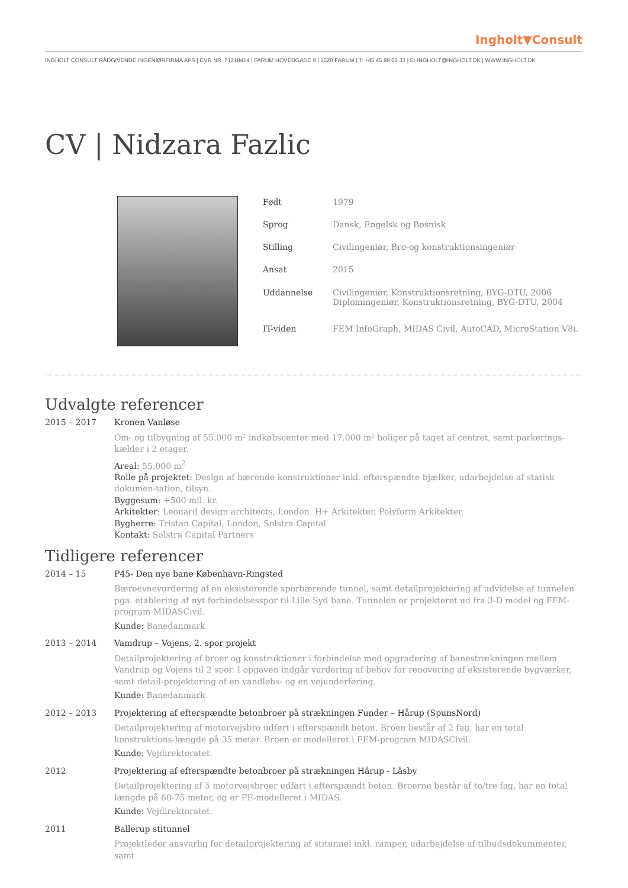Ingholt▼Consult
INGHOLT CONSULT RÅDGIVENDE INGENIØRFIRMA APS | CVR NR. 71218414 | FARUM HOVEDGADE 9 | 3520 FARUM | T: +45 45 88 06 33 | E: INGHOLT@INGHOLT.DK | WWW.INGHOLT.DK
CV | Nidzara Fazlic
| Født | 1979 |
| Sprog | Dansk, Engelsk og Bosnisk |
| Stilling | Civilingeniør, Bro-og konstruktionsingeniør |
| Ansat | 2015 |
| Uddannelse | Civilingeniør, Konstruktionsretning, BYG-DTU, 2006 Diplomingeniør, Konstruktionsretning, BYG-DTU, 2004 |
| IT-viden | FEM InfoGraph, MIDAS Civil, AutoCAD, MicroStation V8i. |
Udvalgte referencer
2015 – 2017 Kronen Vanløse
Om- og tilbygning af 55.000 m² indkøbscenter med 17.000 m² boliger på taget af centret, samt parkerings-kælder i 2 etager.
Areal: 55.000 m<sup>2</sup>
Rolle på projektet: Design af bærende konstruktioner inkl. efterspændte bjælker, udarbejdelse af statisk dokumen-tation, tilsyn.
Byggesum: +500 mil. kr.
Arkitekter: Leonard design architects, London. H+ Arkitekter, Polyform Arkitekter.
Bygherre: Tristan Capital, London, Solstra Capital
Kontakt: Solstra Capital Partners
Tidligere referencer
2014 – 15 P45- Den nye bane København-Ringsted
Bæreevnevurdering af en eksisterende sporbærende tunnel, samt detailprojektering af udvidelse af tunnelen pga. etablering af nyt forbindelsesspor til Lille Syd bane. Tunnelen er projekteret ud fra 3-D model og FEM-program MIDASCivil.
Kunde: Banedanmark
2013 – 2014 Vamdrup – Vojens, 2. spor projekt
Detailprojektering af broer og konstruktioner i forbindelse med opgradering af banestrækningen mellem Vandrup og Vojens til 2 spor. I opgaven indgår vurdering af behov for renovering af eksisterende bygværker, samt detail-projektering af en vandløbs- og en vejunderføring.
Kunde: Banedanmark
2012 – 2013 Projektering af efterspændte betonbroer på strækningen Funder – Hårup (SpunsNord)
Detailprojektering af motorvejsbro udført i efterspændt beton. Broen består af 2 fag, har en total konstruktions-længde på 35 meter. Broen er modelleret i FEM-program MIDASCivil.
Kunde: Vejdirektoratet.
2012 Projektering af efterspændte betonbroer på strækningen Hårup - Låsby
Detailprojektering af 5 motorvejsbroer udført i efterspændt beton. Broerne består af to/tre fag, har en total længde på 60-75 meter, og er FE-modelleret i MIDAS.
Kunde: Vejdirektoratet.
2011 Ballerup stitunnel
Projektleder ansvarlig for detailprojektering af stitunnel inkl. ramper, udarbejdelse af tilbudsdokummenter, samt